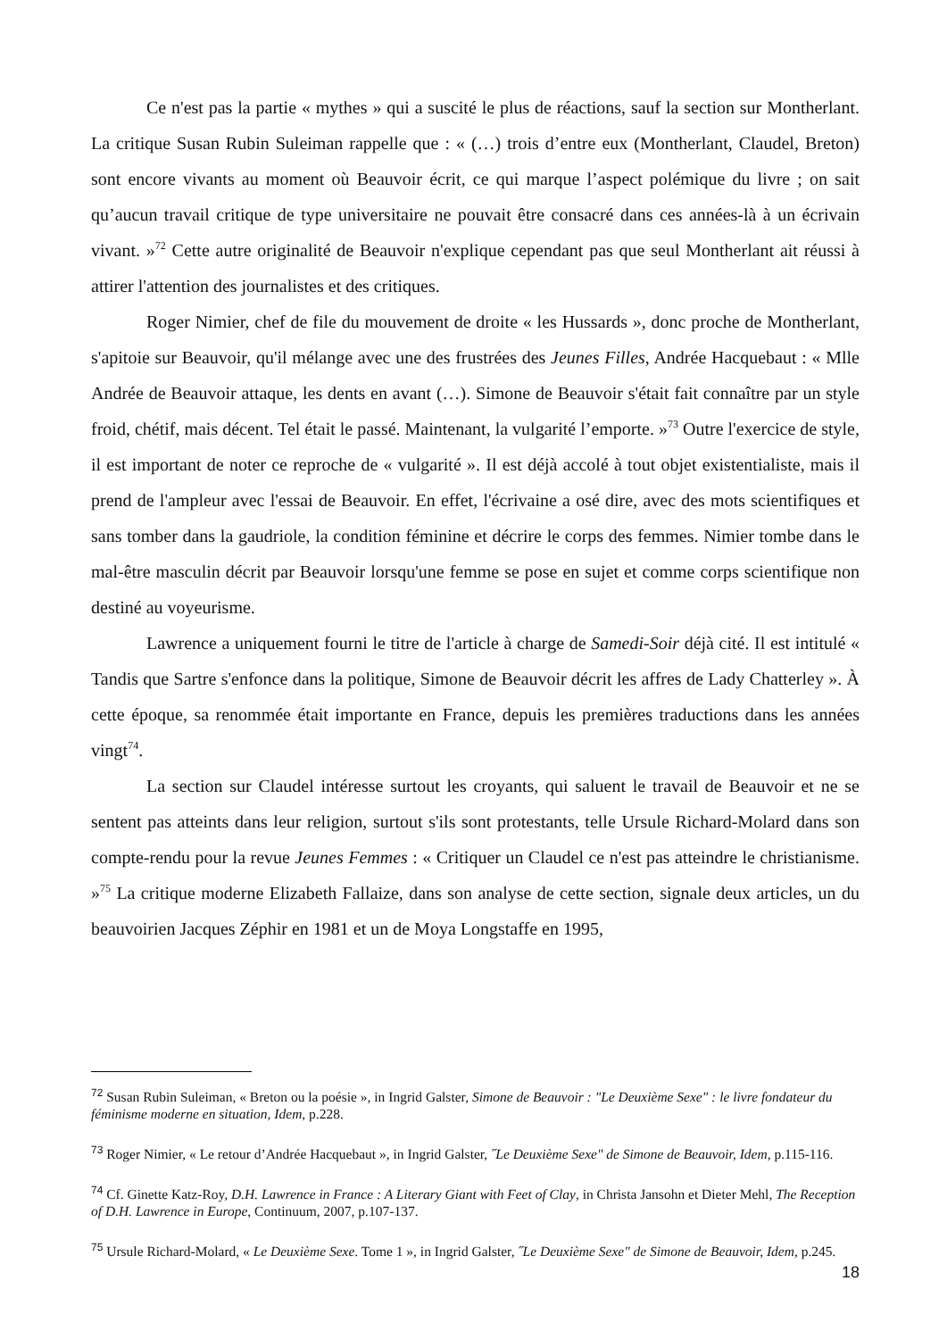Ce n'est pas la partie « mythes » qui a suscité le plus de réactions, sauf la section sur Montherlant. La critique Susan Rubin Suleiman rappelle que : « (…) trois d’entre eux (Montherlant, Claudel, Breton) sont encore vivants au moment où Beauvoir écrit, ce qui marque l’aspect polémique du livre ; on sait qu’aucun travail critique de type universitaire ne pouvait être consacré dans ces années-là à un écrivain vivant. »<sup>72</sup> Cette autre originalité de Beauvoir n'explique cependant pas que seul Montherlant ait réussi à attirer l'attention des journalistes et des critiques.
Roger Nimier, chef de file du mouvement de droite « les Hussards », donc proche de Montherlant, s'apitoie sur Beauvoir, qu'il mélange avec une des frustrées des Jeunes Filles, Andrée Hacquebaut : « Mlle Andrée de Beauvoir attaque, les dents en avant (…). Simone de Beauvoir s'était fait connaître par un style froid, chétif, mais décent. Tel était le passé. Maintenant, la vulgarité l’emporte. »<sup>73</sup> Outre l'exercice de style, il est important de noter ce reproche de « vulgarité ». Il est déjà accolé à tout objet existentialiste, mais il prend de l'ampleur avec l'essai de Beauvoir. En effet, l'écrivaine a osé dire, avec des mots scientifiques et sans tomber dans la gaudriole, la condition féminine et décrire le corps des femmes. Nimier tombe dans le mal-être masculin décrit par Beauvoir lorsqu'une femme se pose en sujet et comme corps scientifique non destiné au voyeurisme.
Lawrence a uniquement fourni le titre de l'article à charge de Samedi-Soir déjà cité. Il est intitulé « Tandis que Sartre s'enfonce dans la politique, Simone de Beauvoir décrit les affres de Lady Chatterley ». À cette époque, sa renommée était importante en France, depuis les premières traductions dans les années vingt<sup>74</sup>.
La section sur Claudel intéresse surtout les croyants, qui saluent le travail de Beauvoir et ne se sentent pas atteints dans leur religion, surtout s'ils sont protestants, telle Ursule Richard-Molard dans son compte-rendu pour la revue Jeunes Femmes : « Critiquer un Claudel ce n'est pas atteindre le christianisme. »<sup>75</sup> La critique moderne Elizabeth Fallaize, dans son analyse de cette section, signale deux articles, un du beauvoirien Jacques Zéphir en 1981 et un de Moya Longstaffe en 1995,
<sup>72</sup> Susan Rubin Suleiman, « Breton ou la poésie », in Ingrid Galster, Simone de Beauvoir : "Le Deuxième Sexe" : le livre fondateur du féminisme moderne en situation, Idem, p.228.
<sup>73</sup> Roger Nimier, « Le retour d’Andrée Hacquebaut », in Ingrid Galster, ˝Le Deuxième Sexe" de Simone de Beauvoir, Idem, p.115-116.
<sup>74</sup> Cf. Ginette Katz-Roy, D.H. Lawrence in France : A Literary Giant with Feet of Clay, in Christa Jansohn et Dieter Mehl, The Reception of D.H. Lawrence in Europe, Continuum, 2007, p.107-137.
<sup>75</sup> Ursule Richard-Molard, « Le Deuxième Sexe. Tome 1 », in Ingrid Galster, ˝Le Deuxième Sexe" de Simone de Beauvoir, Idem, p.245.
18